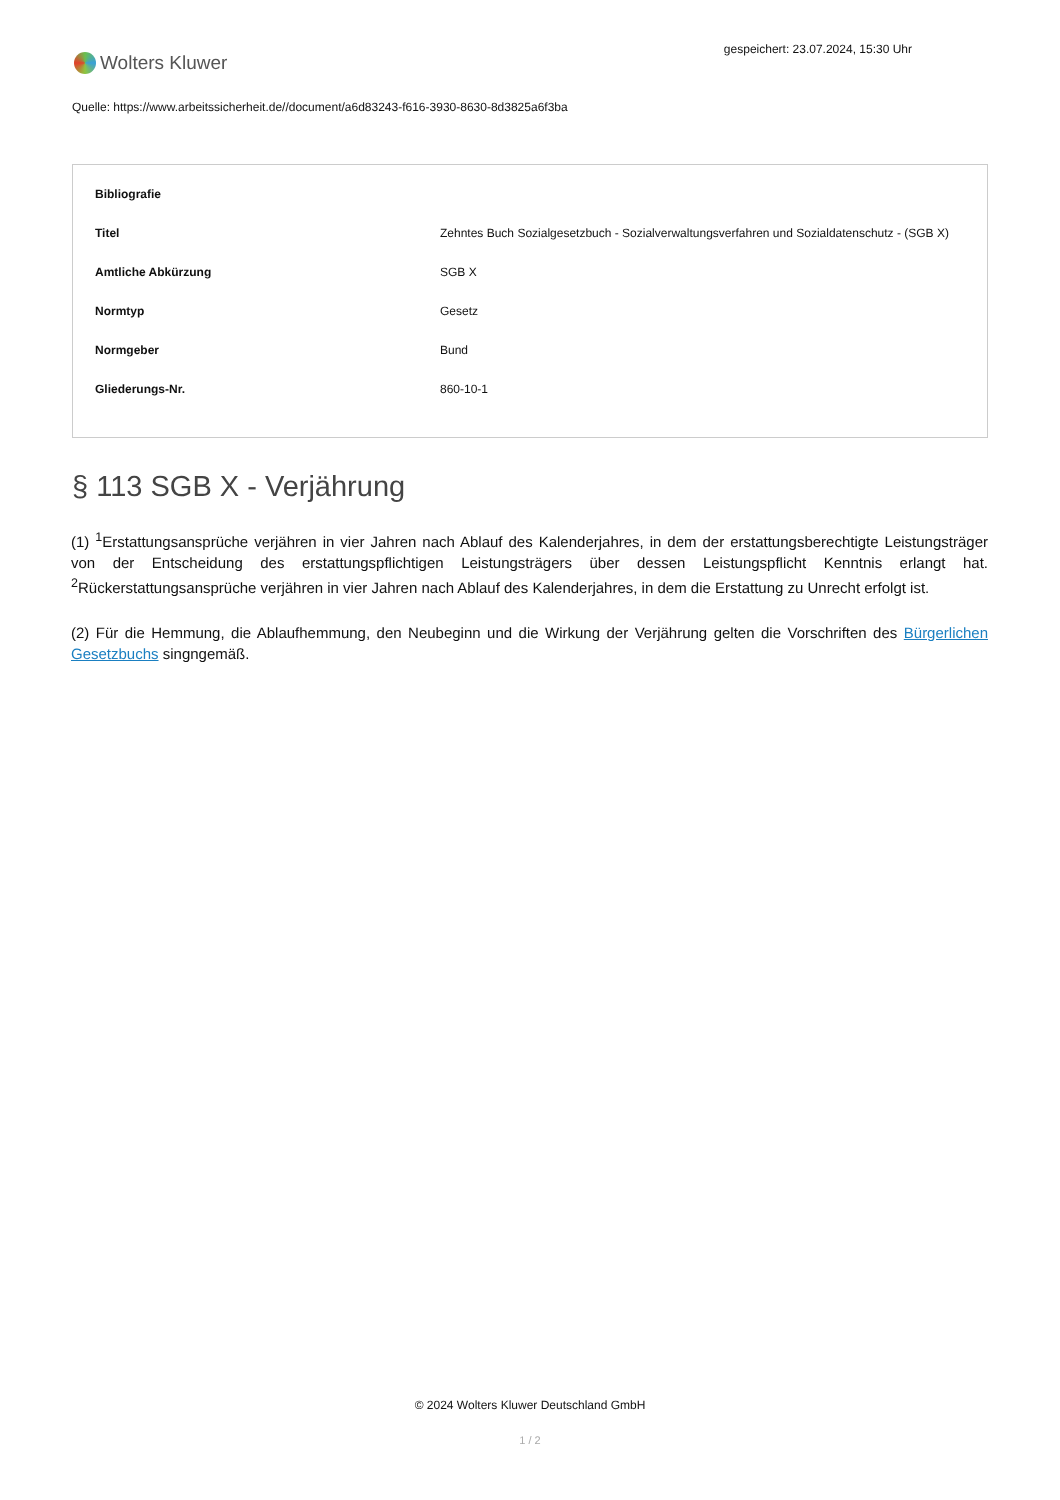Wolters Kluwer
gespeichert: 23.07.2024, 15:30 Uhr
Quelle: https://www.arbeitssicherheit.de//document/a6d83243-f616-3930-8630-8d3825a6f3ba
| Bibliografie | |
| --- | --- |
| Titel | Zehntes Buch Sozialgesetzbuch - Sozialverwaltungsverfahren und Sozialdatenschutz - (SGB X) |
| Amtliche Abkürzung | SGB X |
| Normtyp | Gesetz |
| Normgeber | Bund |
| Gliederungs-Nr. | 860-10-1 |
§ 113 SGB X - Verjährung
(1) <sup>1</sup>Erstattungsansprüche verjähren in vier Jahren nach Ablauf des Kalenderjahres, in dem der erstattungsberechtigte Leistungsträger von der Entscheidung des erstattungspflichtigen Leistungsträgers über dessen Leistungspflicht Kenntnis erlangt hat. <sup>2</sup>Rückerstattungsansprüche verjähren in vier Jahren nach Ablauf des Kalenderjahres, in dem die Erstattung zu Unrecht erfolgt ist.
(2) Für die Hemmung, die Ablaufhemmung, den Neubeginn und die Wirkung der Verjährung gelten die Vorschriften des Bürgerlichen Gesetzbuchs singngemäß.
© 2024 Wolters Kluwer Deutschland GmbH
1 / 2